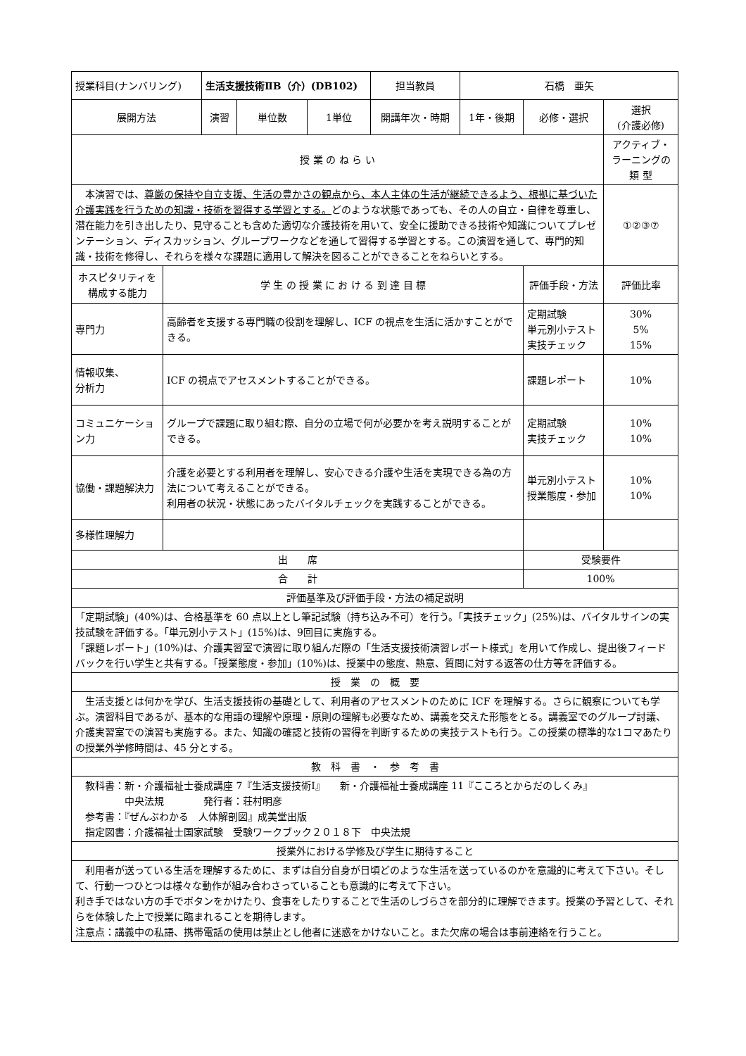| 授業科目(ナンバリング) | | 生活支援技術ⅡB（介）(DB102) | | | 担当教員 | 石橋 亜矢 | | |
| 展開方法 | | 演習 | 単位数 | 1単位 | 開講年次・時期 | 1年・後期 | 必修・選択 | 選択 (介護必修) |
| 授 業 の ね ら い | | | | | | | | アクティブ・ラーニングの 類 型 |
| 本演習では、 尊厳の保持や自立支援、生活の豊かさの観点から、本人主体の生活が継続できるよう、根拠に基づいた介護実践を行うための知識・技術を習得する学習とする。 どのような状態であっても、その人の自立・自律を尊重し、潜在能力を引き出したり、見守ることも含めた適切な介護技術を用いて、安全に援助できる技術や知識についてプレゼンテーション、ディスカッション、グループワークなどを通して習得する学習とする。この演習を通して、専門的知識・技術を修得し、それらを様々な課題に適用して解決を図ることができることをねらいとする。 | | | | | | | | ①②③⑦ |
| ホスピタリティを構成する能力 | 学 生 の 授 業 に お け る 到 達 目 標 | | | | | | 評価手段・方法 | 評価比率 |
| 専門力 | 高齢者を支援する専門職の役割を理解し、ICF の視点を生活に活かすことができる。 | | | | | | 定期試験 単元別小テスト 実技チェック | 30% 5% 15% |
| 情報収集、 分析力 | ICF の視点でアセスメントすることができる。 | | | | | | 課題レポート | 10% |
| コミュニケーション力 | グループで課題に取り組む際、自分の立場で何が必要かを考え説明することができる。 | | | | | | 定期試験 実技チェック | 10% 10% |
| 協働・課題解決力 | 介護を必要とする利用者を理解し、安心できる介護や生活を実現できる為の方法について考えることができる。 利用者の状況・状態にあったバイタルチェックを実践することができる。 | | | | | | 単元別小テスト 授業態度・参加 | 10% 10% |
| 多様性理解力 | | | | | | | | |
| 出 席 | | | | | | | 受験要件 | |
| 合 計 | | | | | | | 100% | |
| 評価基準及び評価手段・方法の補足説明 | | | | | | | | |
| 「定期試験」(40%)は、合格基準を 60 点以上とし筆記試験（持ち込み不可）を行う。「実技チェック」(25%)は、バイタルサインの実技試験を評価する。「単元別小テスト」(15%)は、9回目に実施する。 「課題レポート」(10%)は、介護実習室で演習に取り組んだ際の「生活支援技術演習レポート様式」を用いて作成し、提出後フィードバックを行い学生と共有する。「授業態度・参加」(10%)は、授業中の態度、熱意、質問に対する返答の仕方等を評価する。 | | | | | | | | |
| 授 業 の 概 要 | | | | | | | | |
| 生活支援とは何かを学び、生活支援技術の基礎として、利用者のアセスメントのために ICF を理解する。さらに観察についても学ぶ。演習科目であるが、基本的な用語の理解や原理・原則の理解も必要なため、講義を交えた形態をとる。講義室でのグループ討議、介護実習室での演習も実施する。また、知識の確認と技術の習得を判断するための実技テストも行う。この授業の標準的な1コマあたりの授業外学修時間は、45 分とする。 | | | | | | | | |
| 教 科 書 ・ 参 考 書 | | | | | | | | |
| 教科書：新・介護福祉士養成講座 7『生活支援技術Ⅰ』 新・介護福祉士養成講座 11『こころとからだのしくみ』 中央法規 発行者：荘村明彦 参考書：『ぜんぶわかる 人体解剖図』成美堂出版 指定図書：介護福祉士国家試験 受験ワークブック２０１８下 中央法規 | | | | | | | | |
| 授業外における学修及び学生に期待すること | | | | | | | | |
| 利用者が送っている生活を理解するために、まずは自分自身が日頃どのような生活を送っているのかを意識的に考えて下さい。そして、行動一つひとつは様々な動作が組み合わさっていることも意識的に考えて下さい。 利き手ではない方の手でボタンをかけたり、食事をしたりすることで生活のしづらさを部分的に理解できます。授業の予習として、それらを体験した上で授業に臨まれることを期待します。 注意点：講義中の私語、携帯電話の使用は禁止とし他者に迷惑をかけないこと。また欠席の場合は事前連絡を行うこと。 | | | | | | | | |